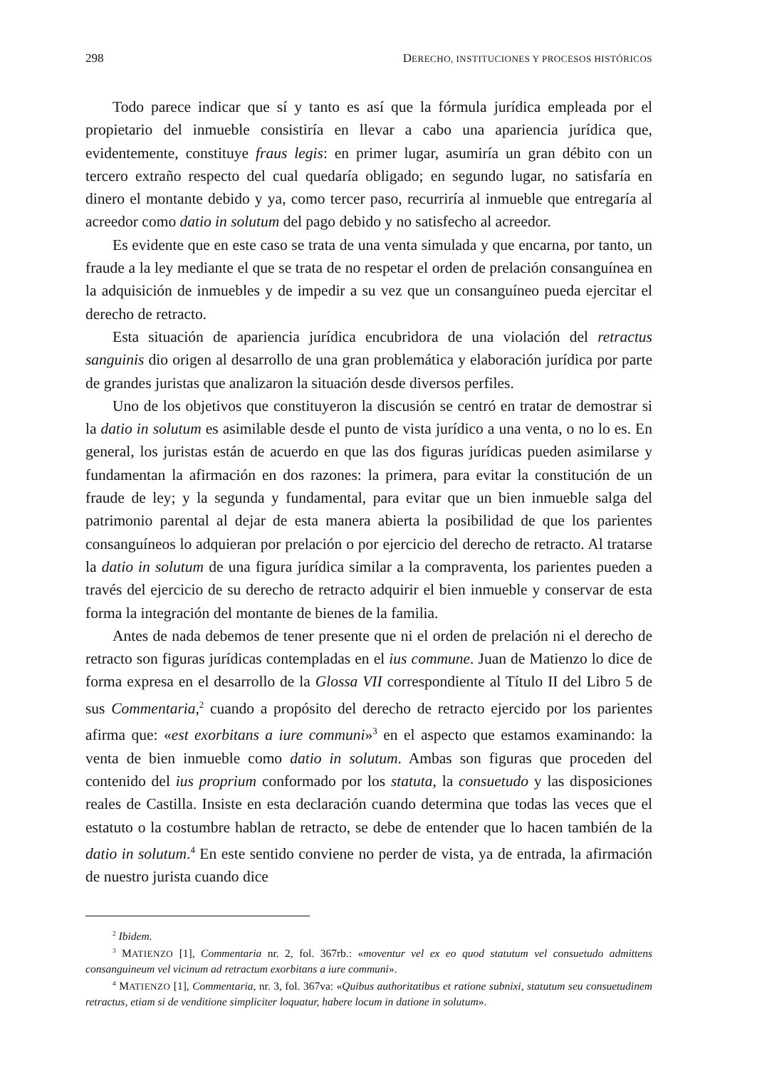298 DERECHO, INSTITUCIONES Y PROCESOS HISTÓRICOS
Todo parece indicar que sí y tanto es así que la fórmula jurídica empleada por el propietario del inmueble consistiría en llevar a cabo una apariencia jurídica que, evidentemente, constituye fraus legis: en primer lugar, asumiría un gran débito con un tercero extraño respecto del cual quedaría obligado; en segundo lugar, no satisfaría en dinero el montante debido y ya, como tercer paso, recurriría al inmueble que entrega­ría al acreedor como datio in solutum del pago debido y no satisfecho al acreedor.
Es evidente que en este caso se trata de una venta simulada y que encarna, por tanto, un fraude a la ley mediante el que se trata de no respetar el orden de prelación consanguínea en la adquisición de inmuebles y de impedir a su vez que un consan­guíneo pueda ejercitar el derecho de retracto.
Esta situación de apariencia jurídica encubridora de una violación del retractus sanguinis dio origen al desarrollo de una gran problemática y elaboración jurídica por parte de grandes juristas que analizaron la situación desde diversos perfiles.
Uno de los objetivos que constituyeron la discusión se centró en tratar de demos­trar si la datio in solutum es asimilable desde el punto de vista jurídico a una venta, o no lo es. En general, los juristas están de acuerdo en que las dos figuras jurídicas pueden asimilarse y fundamentan la afirmación en dos razones: la primera, para evitar la constitución de un fraude de ley; y la segunda y fundamental, para evitar que un bien inmueble salga del patrimonio parental al dejar de esta manera abierta la posi­bilidad de que los parientes consanguíneos lo adquieran por prelación o por ejercicio del derecho de retracto. Al tratarse la datio in solutum de una figura jurídica similar a la compraventa, los parientes pueden a través del ejercicio de su derecho de retracto adquirir el bien inmueble y conservar de esta forma la integración del montante de bienes de la familia.
Antes de nada debemos de tener presente que ni el orden de prelación ni el de­recho de retracto son figuras jurídicas contempladas en el ius commune. Juan de Ma­tienzo lo dice de forma expresa en el desarrollo de la Glossa VII correspondiente al Título II del Libro 5 de sus Commentaria,<sup>2</sup> cuando a propósito del derecho de retracto ejercido por los parientes afirma que: «est exorbitans a iure communi»<sup>3</sup> en el aspecto que estamos examinando: la venta de bien inmueble como datio in solutum. Ambas son figuras que proceden del contenido del ius proprium conformado por los statuta, la consuetudo y las disposiciones reales de Castilla. Insiste en esta declaración cuando determina que todas las veces que el estatuto o la costumbre hablan de retracto, se debe de entender que lo hacen también de la datio in solutum.<sup>4</sup> En este sentido con­viene no perder de vista, ya de entrada, la afirmación de nuestro jurista cuando dice
<sup>2</sup> Ibidem.
<sup>3</sup> MATIENZO [1], Commentaria nr. 2, fol. 367rb.: «moventur vel ex eo quod statutum vel consuetudo admit­tens consanguineum vel vicinum ad retractum exorbitans a iure communi».
<sup>4</sup> MATIENZO [1], Commentaria, nr. 3, fol. 367va: «Quibus authoritatibus et ratione subnixi, statutum seu consuetudinem retractus, etiam si de venditione simpliciter loquatur, habere locum in datione in solutum».